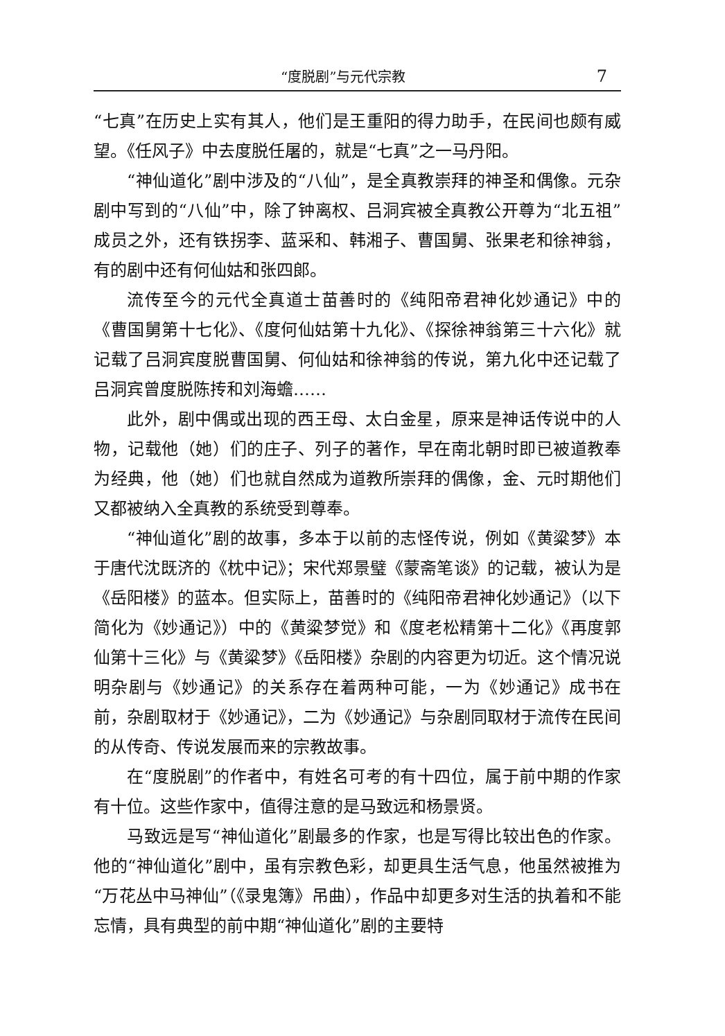“度脱剧”与元代宗教 7
“七真”在历史上实有其人，他们是王重阳的得力助手，在民间也颇有威望。《任风子》中去度脱任屠的，就是“七真”之一马丹阳。
“神仙道化”剧中涉及的“八仙”，是全真教崇拜的神圣和偶像。元杂剧中写到的“八仙”中，除了钟离权、吕洞宾被全真教公开尊为“北五祖”成员之外，还有铁拐李、蓝采和、韩湘子、曹国舅、张果老和徐神翁，有的剧中还有何仙姑和张四郎。
流传至今的元代全真道士苗善时的《纯阳帝君神化妙通记》中的《曹国舅第十七化》、《度何仙姑第十九化》、《探徐神翁第三十六化》就记载了吕洞宾度脱曹国舅、何仙姑和徐神翁的传说，第九化中还记载了吕洞宾曾度脱陈抟和刘海蟾……
此外，剧中偶或出现的西王母、太白金星，原来是神话传说中的人物，记载他（她）们的庄子、列子的著作，早在南北朝时即已被道教奉为经典，他（她）们也就自然成为道教所崇拜的偶像，金、元时期他们又都被纳入全真教的系统受到尊奉。
“神仙道化”剧的故事，多本于以前的志怪传说，例如《黄粱梦》本于唐代沈既济的《枕中记》；宋代郑景璧《蒙斋笔谈》的记载，被认为是《岳阳楼》的蓝本。但实际上，苗善时的《纯阳帝君神化妙通记》（以下简化为《妙通记》）中的《黄粱梦觉》和《度老松精第十二化》《再度郭仙第十三化》与《黄粱梦》《岳阳楼》杂剧的内容更为切近。这个情况说明杂剧与《妙通记》的关系存在着两种可能，一为《妙通记》成书在前，杂剧取材于《妙通记》，二为《妙通记》与杂剧同取材于流传在民间的从传奇、传说发展而来的宗教故事。
在“度脱剧”的作者中，有姓名可考的有十四位，属于前中期的作家有十位。这些作家中，值得注意的是马致远和杨景贤。
马致远是写“神仙道化”剧最多的作家，也是写得比较出色的作家。他的“神仙道化”剧中，虽有宗教色彩，却更具生活气息，他虽然被推为“万花丛中马神仙”（《录鬼簿》吊曲），作品中却更多对生活的执着和不能忘情，具有典型的前中期“神仙道化”剧的主要特